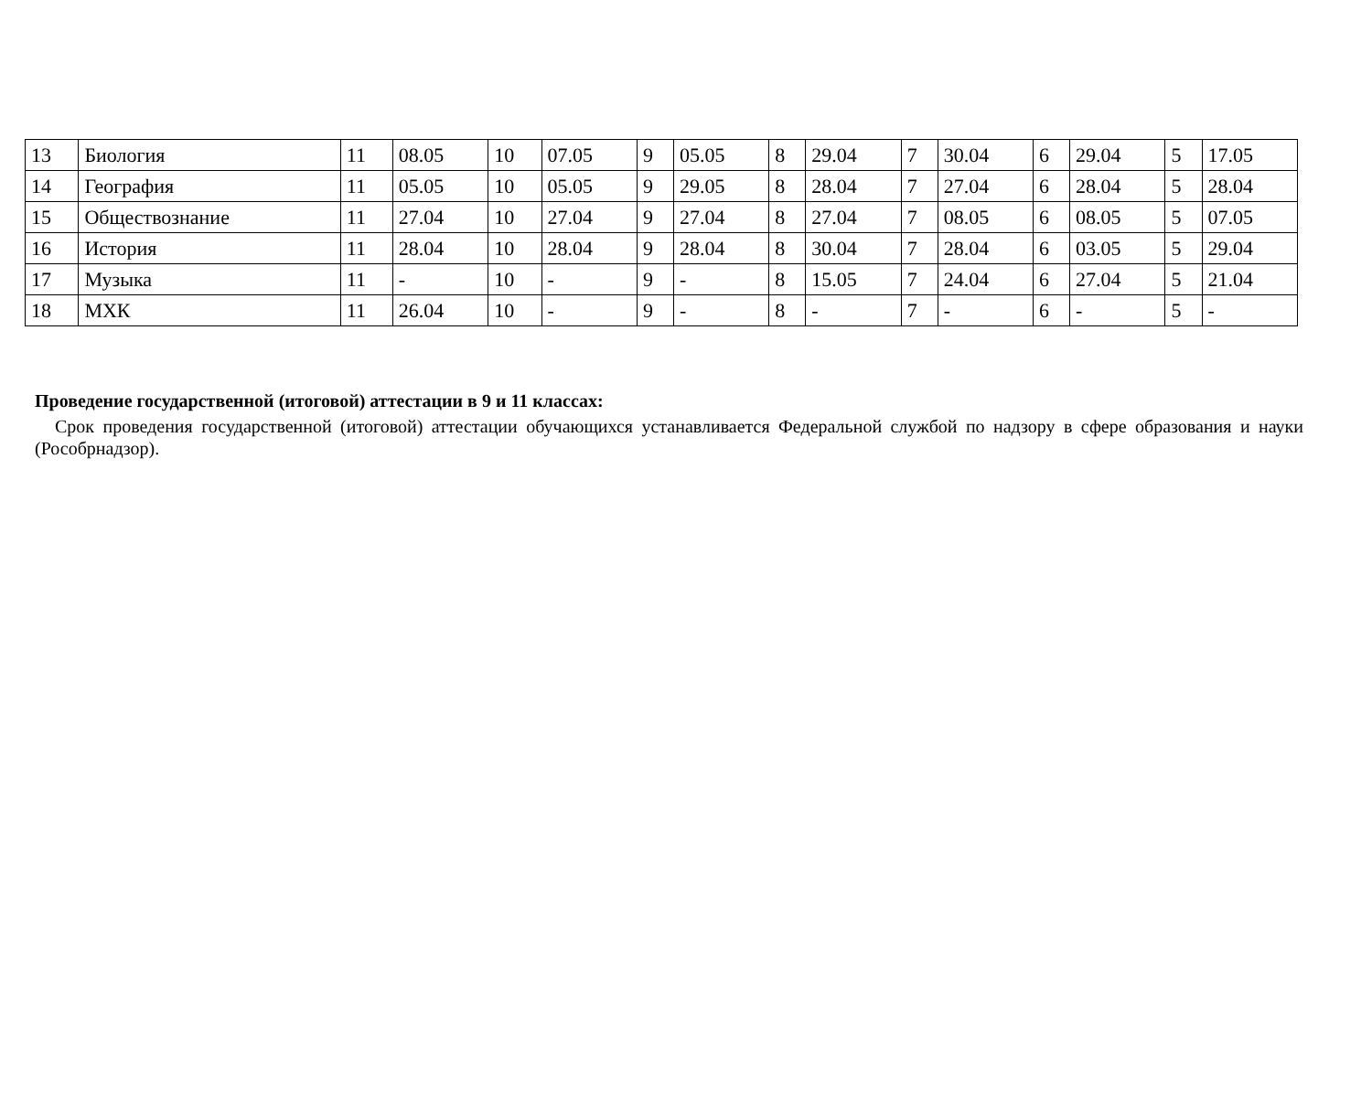| 13 | Биология | 11 | 08.05 | 10 | 07.05 | 9 | 05.05 | 8 | 29.04 | 7 | 30.04 | 6 | 29.04 | 5 | 17.05 |
| 14 | География | 11 | 05.05 | 10 | 05.05 | 9 | 29.05 | 8 | 28.04 | 7 | 27.04 | 6 | 28.04 | 5 | 28.04 |
| 15 | Обществознание | 11 | 27.04 | 10 | 27.04 | 9 | 27.04 | 8 | 27.04 | 7 | 08.05 | 6 | 08.05 | 5 | 07.05 |
| 16 | История | 11 | 28.04 | 10 | 28.04 | 9 | 28.04 | 8 | 30.04 | 7 | 28.04 | 6 | 03.05 | 5 | 29.04 |
| 17 | Музыка | 11 | - | 10 | - | 9 | - | 8 | 15.05 | 7 | 24.04 | 6 | 27.04 | 5 | 21.04 |
| 18 | МХК | 11 | 26.04 | 10 | - | 9 | - | 8 | - | 7 | - | 6 | - | 5 | - |
Проведение государственной (итоговой) аттестации в 9 и 11 классах:
Срок проведения государственной (итоговой) аттестации обучающихся устанавливается Федеральной службой по надзору в сфере образования и науки (Рособрнадзор).